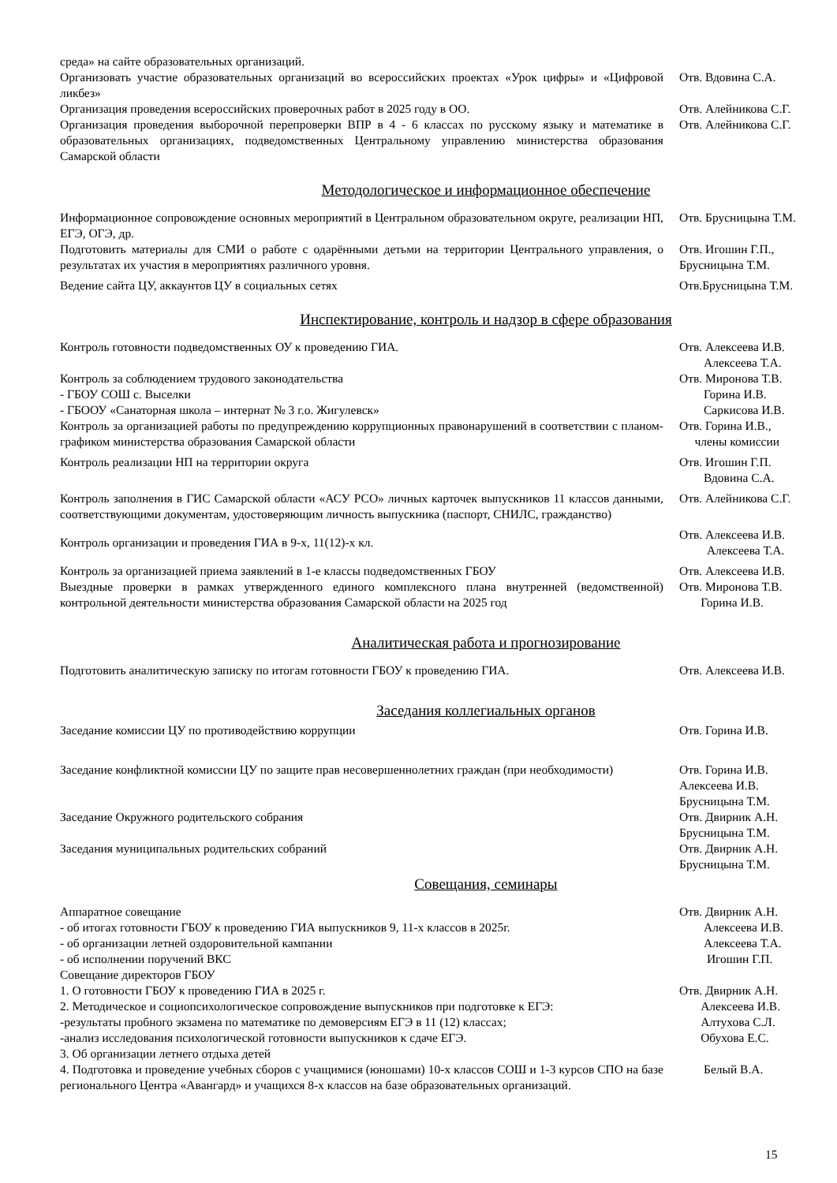| среда» на сайте образовательных организаций. | |
| Организовать участие образовательных организаций во всероссийских проектах «Урок цифры» и «Цифровой ликбез» | Отв. Вдовина С.А. |
| Организация проведения всероссийских проверочных работ в 2025 году в ОО. | Отв. Алейникова С.Г. |
| Организация проведения выборочной перепроверки ВПР в 4 - 6 классах по русскому языку и математике в образовательных организациях, подведомственных Центральному управлению министерства образования Самарской области | Отв. Алейникова С.Г. |
Методологическое и информационное обеспечение
| Информационное сопровождение основных мероприятий в Центральном образовательном округе, реализации НП, ЕГЭ, ОГЭ, др. | Отв. Брусницына Т.М. |
| Подготовить материалы для СМИ о работе с одарёнными детьми на территории Центрального управления, о результатах их участия в мероприятиях различного уровня. | Отв. Игошин Г.П., Брусницына Т.М. |
| Ведение сайта ЦУ, аккаунтов ЦУ в социальных сетях | Отв.Брусницына Т.М. |
Инспектирование, контроль и надзор в сфере образования
| Контроль готовности подведомственных ОУ к проведению ГИА. | Отв. Алексеева И.В. Алексеева Т.А. |
| Контроль за соблюдением трудового законодательства - ГБОУ СОШ с. Выселки - ГБООУ «Санаторная школа – интернат № 3 г.о. Жигулевск» | Отв. Миронова Т.В. Горина И.В. Саркисова И.В. |
| Контроль за организацией работы по предупреждению коррупционных правонарушений в соответствии с планом-графиком министерства образования Самарской области | Отв. Горина И.В., члены комиссии |
| Контроль реализации НП на территории округа | Отв. Игошин Г.П. Вдовина С.А. |
| Контроль заполнения в ГИС Самарской области «АСУ РСО» личных карточек выпускников 11 классов данными, соответствующими документам, удостоверяющим личность выпускника (паспорт, СНИЛС, гражданство) | Отв. Алейникова С.Г. |
| Контроль организации и проведения ГИА в 9-х, 11(12)-х кл. | Отв. Алексеева И.В. Алексеева Т.А. |
| Контроль за организацией приема заявлений в 1-е классы подведомственных ГБОУ | Отв. Алексеева И.В. |
| Выездные проверки в рамках утвержденного единого комплексного плана внутренней (ведомственной) контрольной деятельности министерства образования Самарской области на 2025 год | Отв. Миронова Т.В. Горина И.В. |
Аналитическая работа и прогнозирование
| Подготовить аналитическую записку по итогам готовности ГБОУ к проведению ГИА. | Отв. Алексеева И.В. |
Заседания коллегиальных органов
| Заседание комиссии ЦУ по противодействию коррупции | Отв. Горина И.В. |
| Заседание конфликтной комиссии ЦУ по защите прав несовершеннолетних граждан (при необходимости) | Отв. Горина И.В. Алексеева И.В. Брусницына Т.М. |
| Заседание Окружного родительского собрания | Отв. Двирник А.Н. Брусницына Т.М. |
| Заседания муниципальных родительских собраний | Отв. Двирник А.Н. Брусницына Т.М. |
Совещания, семинары
| Аппаратное совещание - об итогах готовности ГБОУ к проведению ГИА выпускников 9, 11-х классов в 2025г. - об организации летней оздоровительной кампании - об исполнении поручений ВКС | Отв. Двирник А.Н. Алексеева И.В. Алексеева Т.А. Игошин Г.П. |
| Совещание директоров ГБОУ | |
| 1. О готовности ГБОУ к проведению ГИА в 2025 г. 2. Методическое и социопсихологическое сопровождение выпускников при подготовке к ЕГЭ: -результаты пробного экзамена по математике по демоверсиям ЕГЭ в 11 (12) классах; -анализ исследования психологической готовности выпускников к сдаче ЕГЭ. 3. Об организации летнего отдыха детей | Отв. Двирник А.Н. Алексеева И.В. Алтухова С.Л. Обухова Е.С. |
| 4. Подготовка и проведение учебных сборов с учащимися (юношами) 10-х классов СОШ и 1-3 курсов СПО на базе регионального Центра «Авангард» и учащихся 8-х классов на базе образовательных организаций. | Белый В.А. |
15